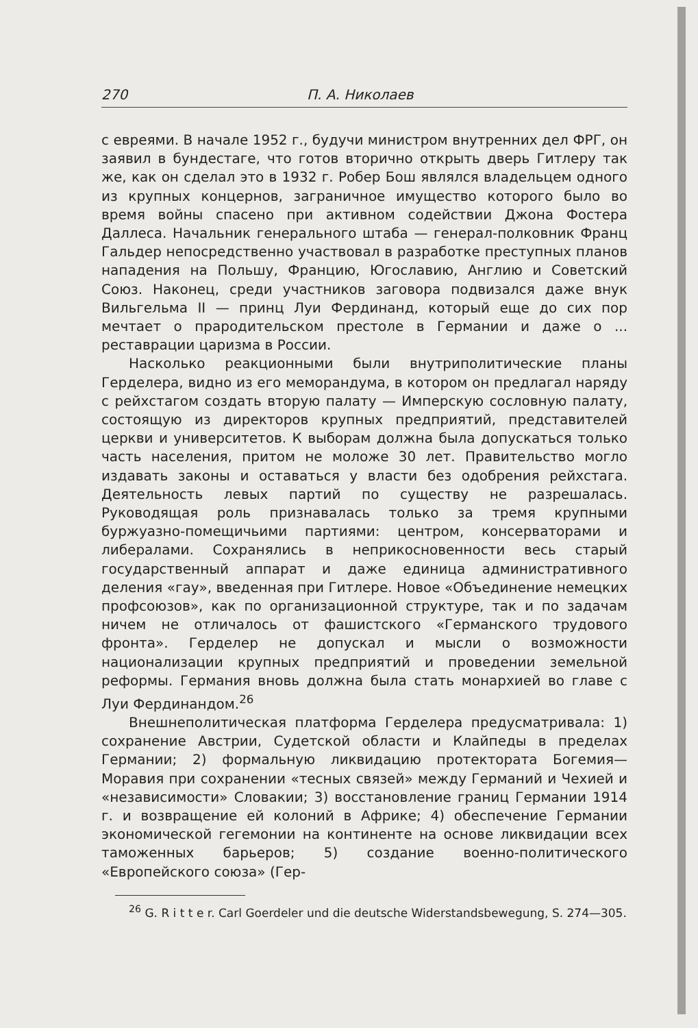270 П. А. Николаев
с евреями. В начале 1952 г., будучи министром внутренних дел ФРГ, он заявил в бундестаге, что готов вторично открыть дверь Гитлеру так же, как он сделал это в 1932 г. Робер Бош являлся владельцем одного из крупных концернов, заграничное имущество которого было во время войны спасено при активном содействии Джона Фостера Даллеса. Начальник генерального штаба — генерал-полковник Франц Гальдер непосредственно участвовал в разработке преступных планов нападения на Польшу, Францию, Югославию, Англию и Советский Союз. Наконец, среди участников заговора подвизался даже внук Вильгельма II — принц Луи Фердинанд, который еще до сих пор мечтает о прародительском престоле в Германии и даже о ... реставрации царизма в России.
Насколько реакционными были внутриполитические планы Герделера, видно из его меморандума, в котором он предлагал наряду с рейхстагом создать вторую палату — Имперскую сословную палату, состоящую из директоров крупных предприятий, представителей церкви и университетов. К выборам должна была допускаться только часть населения, притом не моложе 30 лет. Правительство могло издавать законы и оставаться у власти без одобрения рейхстага. Деятельность левых партий по существу не разрешалась. Руководящая роль признавалась только за тремя крупными буржуазно-помещичьими партиями: центром, консерваторами и либералами. Сохранялись в неприкосновенности весь старый государственный аппарат и даже единица административного деления «гау», введенная при Гитлере. Новое «Объединение немецких профсоюзов», как по организационной структуре, так и по задачам ничем не отличалось от фашистского «Германского трудового фронта». Герделер не допускал и мысли о возможности национализации крупных предприятий и проведении земельной реформы. Германия вновь должна была стать монархией во главе с Луи Фердинандом.<sup>26</sup>
Внешнеполитическая платформа Герделера предусматривала: 1) сохранение Австрии, Судетской области и Клайпеды в пределах Германии; 2) формальную ликвидацию протектората Богемия—Моравия при сохранении «тесных связей» между Германий и Чехией и «независимости» Словакии; 3) восстановление границ Германии 1914 г. и возвращение ей колоний в Африке; 4) обеспечение Германии экономической гегемонии на континенте на основе ликвидации всех таможенных барьеров; 5) создание военно-политического «Европейского союза» (Гер-
<sup>26</sup> G. R i t t e r. Carl Goerdeler und die deutsche Widerstandsbewegung, S. 274—305.